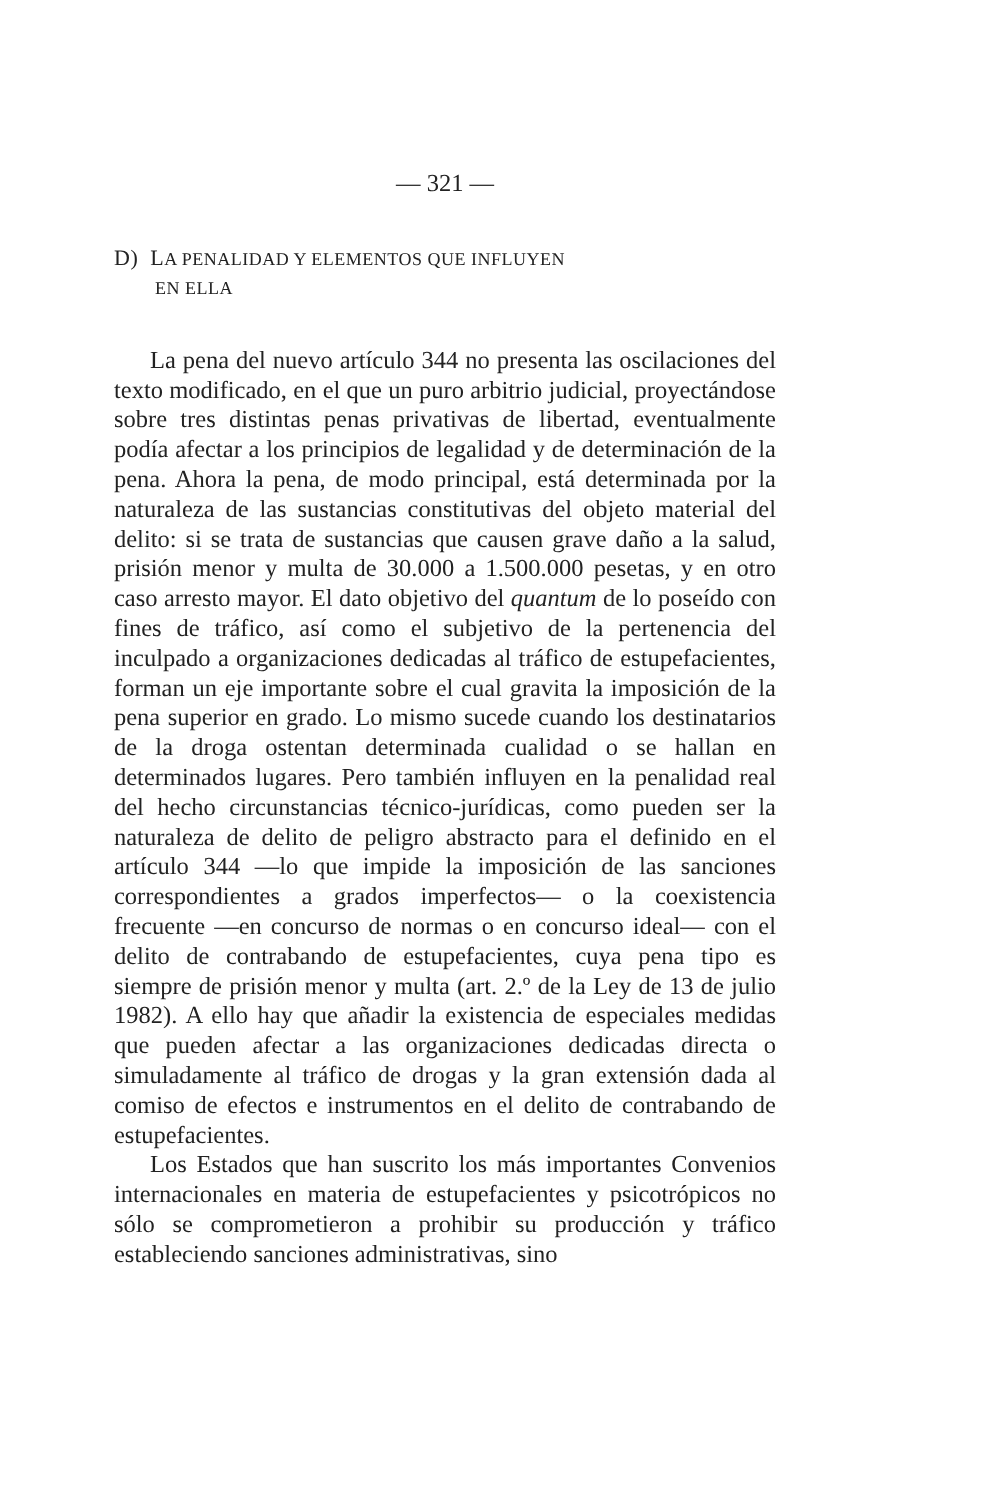— 321 —
D) LA PENALIDAD Y ELEMENTOS QUE INFLUYEN
EN ELLA
La pena del nuevo artículo 344 no presenta las oscilaciones del texto modificado, en el que un puro arbitrio judicial, proyectándose sobre tres distintas penas privativas de libertad, eventualmente podía afectar a los principios de legalidad y de determinación de la pena. Ahora la pena, de modo principal, está determinada por la naturaleza de las sustancias constitutivas del objeto material del delito: si se trata de sustancias que causen grave daño a la salud, prisión menor y multa de 30.000 a 1.500.000 pesetas, y en otro caso arresto mayor. El dato objetivo del quantum de lo poseído con fines de tráfico, así como el subjetivo de la pertenencia del inculpado a organizaciones dedicadas al tráfico de estupefacientes, forman un eje importante sobre el cual gravita la imposición de la pena superior en grado. Lo mismo sucede cuando los destinatarios de la droga ostentan determinada cualidad o se hallan en determinados lugares. Pero también influyen en la penalidad real del hecho circunstancias técnico-jurídicas, como pueden ser la naturaleza de delito de peligro abstracto para el definido en el artículo 344 —lo que impide la imposición de las sanciones correspondientes a grados imperfectos— o la coexistencia frecuente —en concurso de normas o en concurso ideal— con el delito de contrabando de estupefacientes, cuya pena tipo es siempre de prisión menor y multa (art. 2.º de la Ley de 13 de julio 1982). A ello hay que añadir la existencia de especiales medidas que pueden afectar a las organizaciones dedicadas directa o simuladamente al tráfico de drogas y la gran extensión dada al comiso de efectos e instrumentos en el delito de contrabando de estupefacientes.
Los Estados que han suscrito los más importantes Convenios internacionales en materia de estupefacientes y psicotrópicos no sólo se comprometieron a prohibir su producción y tráfico estableciendo sanciones administrativas, sino